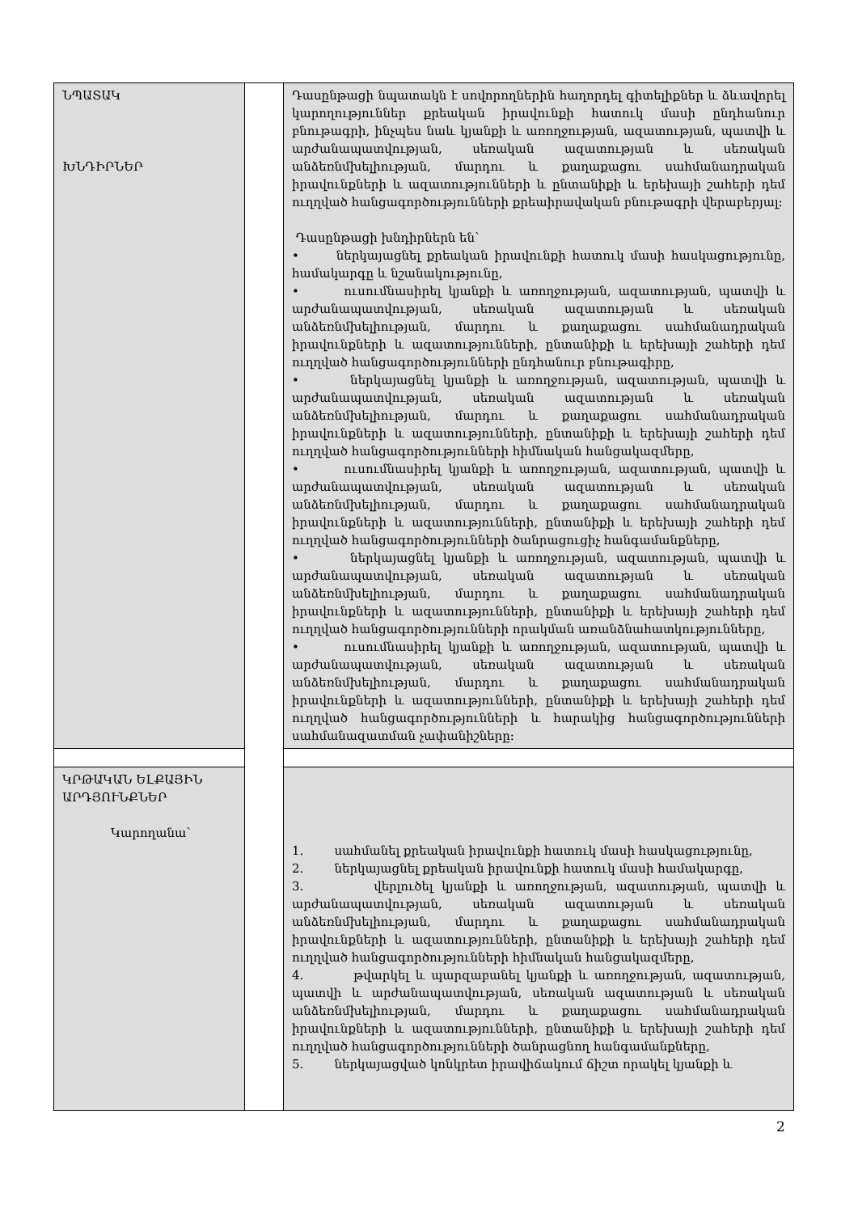| ՆՊԱՏԱԿ ԽՆԴԻՐՆԵՐ | | Դասընթացի նպատակն է սովորողներին հաղորդել գիտելիքներ և ձևավորել կարողություններ քրեական իրավունքի հատուկ մասի ընդհանուր բնութագրի, ինչպես նաև կյանքի և առողջության, ազատության, պատվի և արժանապատվության, սեռական ազատության և սեռական անձեռնմխելիության, մարդու և քաղաքացու սահմանադրական իրավունքների և ազատությունների և ընտանիքի և երեխայի շահերի դեմ ուղղված հանցագործությունների քրեաիրավական բնութագրի վերաբերյալ: Դասընթացի խնդիրներն են՝ • ներկայացնել քրեական իրավունքի հատուկ մասի հասկացությունը, համակարգը և նշանակությունը, • ուսումնասիրել կյանքի և առողջության, ազատության, պատվի և արժանապատվության, սեռական ազատության և սեռական անձեռնմխելիության, մարդու և քաղաքացու սահմանադրական իրավունքների և ազատությունների, ընտանիքի և երեխայի շահերի դեմ ուղղված հանցագործությունների ընդհանուր բնութագիրը, • ներկայացնել կյանքի և առողջության, ազատության, պատվի և արժանապատվության, սեռական ազատության և սեռական անձեռնմխելիության, մարդու և քաղաքացու սահմանադրական իրավունքների և ազատությունների, ընտանիքի և երեխայի շահերի դեմ ուղղված հանցագործությունների հիմնական հանցակազմերը, • ուսումնասիրել կյանքի և առողջության, ազատության, պատվի և արժանապատվության, սեռական ազատության և սեռական անձեռնմխելիության, մարդու և քաղաքացու սահմանադրական իրավունքների և ազատությունների, ընտանիքի և երեխայի շահերի դեմ ուղղված հանցագործությունների ծանրացուցիչ հանգամանքները, • ներկայացնել կյանքի և առողջության, ազատության, պատվի և արժանապատվության, սեռական ազատության և սեռական անձեռնմխելիության, մարդու և քաղաքացու սահմանադրական իրավունքների և ազատությունների, ընտանիքի և երեխայի շահերի դեմ ուղղված հանցագործությունների որակման առանձնահատկությունները, • ուսումնասիրել կյանքի և առողջության, ազատության, պատվի և արժանապատվության, սեռական ազատության և սեռական անձեռնմխելիության, մարդու և քաղաքացու սահմանադրական իրավունքների և ազատությունների, ընտանիքի և երեխայի շահերի դեմ ուղղված հանցագործությունների և հարակից հանցագործությունների սահմանազատման չափանիշները: |
| ԿՐԹԱԿԱՆ ԵԼՔԱՅԻՆ ԱՐԴՅՈՒՆՔՆԵՐ Կարողանա՝ | | 1. սահմանել քրեական իրավունքի հատուկ մասի հասկացությունը, 2. ներկայացնել քրեական իրավունքի հատուկ մասի համակարգը, 3. վերլուծել կյանքի և առողջության, ազատության, պատվի և արժանապատվության, սեռական ազատության և սեռական անձեռնմխելիության, մարդու և քաղաքացու սահմանադրական իրավունքների և ազատությունների, ընտանիքի և երեխայի շահերի դեմ ուղղված հանցագործությունների հիմնական հանցակազմերը, 4. թվարկել և պարզաբանել կյանքի և առողջության, ազատության, պատվի և արժանապատվության, սեռական ազատության և սեռական անձեռնմխելիության, մարդու և քաղաքացու սահմանադրական իրավունքների և ազատությունների, ընտանիքի և երեխայի շահերի դեմ ուղղված հանցագործությունների ծանրացնող հանգամանքները, 5. ներկայացված կոնկրետ իրավիճակում ճիշտ որակել կյանքի և |
2